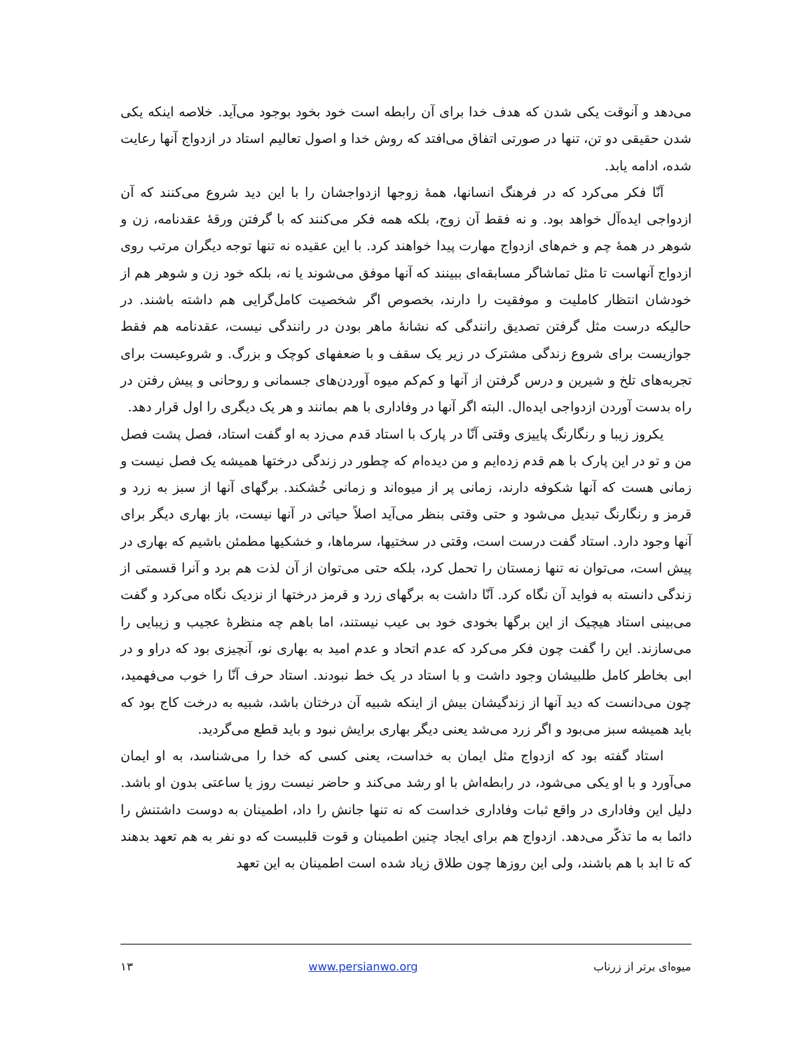می‌دهد و آنوقت یکی شدن که هدف خدا برای آن رابطه است خود بخود بوجود می‌آید. خلاصه اینکه یکی شدن حقیقی دو تن، تنها در صورتی اتفاق می‌افتد که روش خدا و اصول تعالیم استاد در ازدواج آنها رعایت شده، ادامه یابد.
آنّا فکر می‌کرد که در فرهنگ انسانها، همهٔ زوجها ازدواجشان را با این دید شروع می‌کنند که آن ازدواجی ایده‌آل خواهد بود. و نه فقط آن زوج، بلکه همه فکر می‌کنند که با گرفتن ورقهٔ عقدنامه، زن و شوهر در همهٔ چم و خم‌های ازدواج مهارت پیدا خواهند کرد. با این عقیده نه تنها توجه دیگران مرتب روی ازدواج آنهاست تا مثل تماشاگر مسابقه‌ای ببینند که آنها موفق می‌شوند یا نه، بلکه خود زن و شوهر هم از خودشان انتظار کاملیت و موفقیت را دارند، بخصوص اگر شخصیت کامل‌گرایی هم داشته باشند. در حالیکه درست مثل گرفتن تصدیق رانندگی که نشانهٔ ماهر بودن در رانندگی نیست، عقدنامه هم فقط جوازیست برای شروع زندگی مشترک در زیر یک سقف و با ضعفهای کوچک و بزرگ. و شروعیست برای تجربه‌های تلخ و شیرین و درس گرفتن از آنها و کم‌کم میوه آوردن‌های جسمانی و روحانی و پیش رفتن در راه بدست آوردن ازدواجی ایده‌ال. البته اگر آنها در وفاداری با هم بمانند و هر یک دیگری را اول قرار دهد.
یکروز زیبا و رنگارنگ پاییزی وقتی آنّا در پارک با استاد قدم می‌زد به او گفت استاد، فصل پشت فصل من و تو در این پارک با هم قدم زده‌ایم و من دیده‌ام که چطور در زندگی درختها همیشه یک فصل نیست و زمانی هست که آنها شکوفه دارند، زمانی پر از میوه‌اند و زمانی خُشکند. برگهای آنها از سبز به زرد و قرمز و رنگارنگ تبدیل می‌شود و حتی وقتی بنظر می‌آید اصلاً حیاتی در آنها نیست، باز بهاری دیگر برای آنها وجود دارد. استاد گفت درست است، وقتی در سختیها، سرماها، و خشکیها مطمئن باشیم که بهاری در پیش است، می‌توان نه تنها زمستان را تحمل کرد، بلکه حتی می‌توان از آن لذت هم برد و آنرا قسمتی از زندگی دانسته به فواید آن نگاه کرد. آنّا داشت به برگهای زرد و قرمز درختها از نزدیک نگاه می‌کرد و گفت می‌بینی استاد هیچیک از این برگها بخودی خود بی عیب نیستند، اما باهم چه منظرهٔ عجیب و زیبایی را می‌سازند. این را گفت چون فکر می‌کرد که عدم اتحاد و عدم امید به بهاری نو، آنچیزی بود که دراو و در ابی بخاطر کامل طلبیشان وجود داشت و با استاد در یک خط نبودند. استاد حرف آنّا را خوب می‌فهمید، چون می‌دانست که دید آنها از زندگیشان بیش از اینکه شبیه آن درختان باشد، شبیه به درخت کاج بود که باید همیشه سبز می‌بود و اگر زرد می‌شد یعنی دیگر بهاری برایش نبود و باید قطع می‌گردید.
استاد گفته بود که ازدواج مثل ایمان به خداست، یعنی کسی که خدا را می‌شناسد، به او ایمان می‌آورد و با او یکی می‌شود، در رابطه‌اش با او رشد می‌کند و حاضر نیست روز یا ساعتی بدون او باشد. دلیل این وفاداری در واقع ثبات وفاداری خداست که نه تنها جانش را داد، اطمینان به دوست داشتنش را دائما به ما تذکّر می‌دهد. ازدواج هم برای ایجاد چنین اطمینان و قوت قلبیست که دو نفر به هم تعهد بدهند که تا ابد با هم باشند، ولی این روزها چون طلاق زیاد شده است اطمینان به این تعهد
میوه‌ای برتر از زرناب www.persianwo.org ۱۳